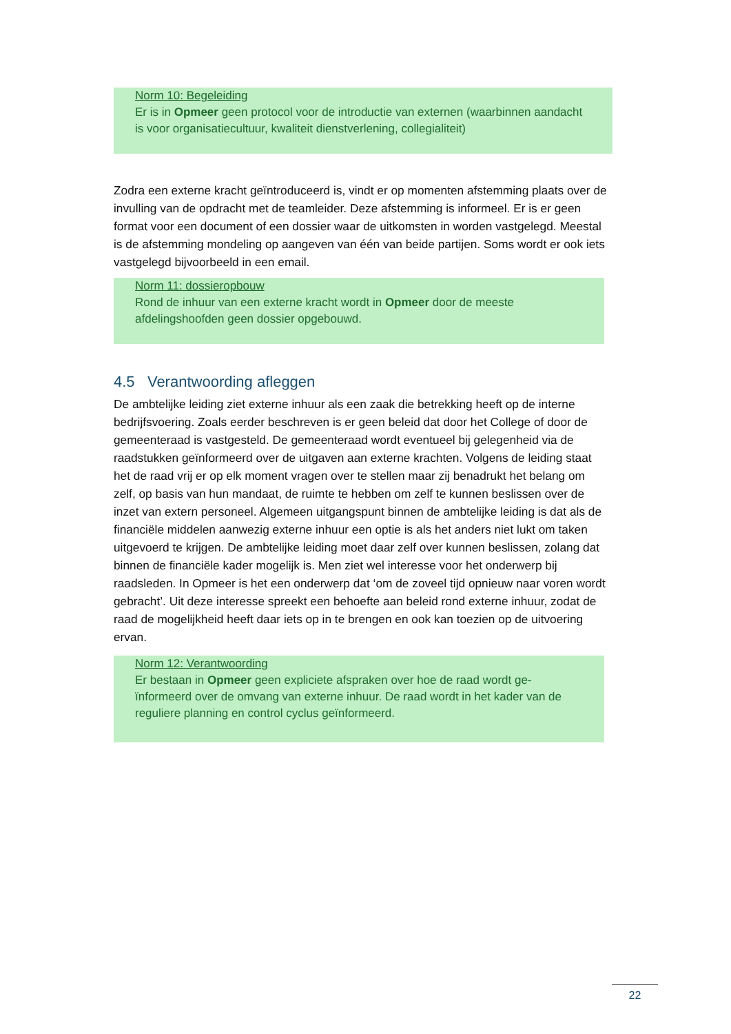Norm 10: Begeleiding
Er is in Opmeer geen protocol voor de introductie van externen (waarbinnen aandacht is voor organisatiecultuur, kwaliteit dienstverlening, collegialiteit)
Zodra een externe kracht geïntroduceerd is, vindt er op momenten afstemming plaats over de invulling van de opdracht met de teamleider. Deze afstemming is informeel. Er is er geen format voor een document of een dossier waar de uitkomsten in worden vastgelegd. Meestal is de afstemming mondeling op aangeven van één van beide partijen. Soms wordt er ook iets vastgelegd bijvoorbeeld in een email.
Norm 11: dossieropbouw
Rond de inhuur van een externe kracht wordt in Opmeer door de meeste afdelingshoofden geen dossier opgebouwd.
4.5 Verantwoording afleggen
De ambtelijke leiding ziet externe inhuur als een zaak die betrekking heeft op de interne bedrijfsvoering. Zoals eerder beschreven is er geen beleid dat door het College of door de gemeenteraad is vastgesteld. De gemeenteraad wordt eventueel bij gelegenheid via de raadstukken geïnformeerd over de uitgaven aan externe krachten. Volgens de leiding staat het de raad vrij er op elk moment vragen over te stellen maar zij benadrukt het belang om zelf, op basis van hun mandaat, de ruimte te hebben om zelf te kunnen beslissen over de inzet van extern personeel. Algemeen uitgangspunt binnen de ambtelijke leiding is dat als de financiële middelen aanwezig externe inhuur een optie is als het anders niet lukt om taken uitgevoerd te krijgen. De ambtelijke leiding moet daar zelf over kunnen beslissen, zolang dat binnen de financiële kader mogelijk is. Men ziet wel interesse voor het onderwerp bij raadsleden. In Opmeer is het een onderwerp dat ‘om de zoveel tijd opnieuw naar voren wordt gebracht’. Uit deze interesse spreekt een behoefte aan beleid rond externe inhuur, zodat de raad de mogelijkheid heeft daar iets op in te brengen en ook kan toezien op de uitvoering ervan.
Norm 12: Verantwoording
Er bestaan in Opmeer geen expliciete afspraken over hoe de raad wordt ge-ïnformeerd over de omvang van externe inhuur. De raad wordt in het kader van de reguliere planning en control cyclus geïnformeerd.
22